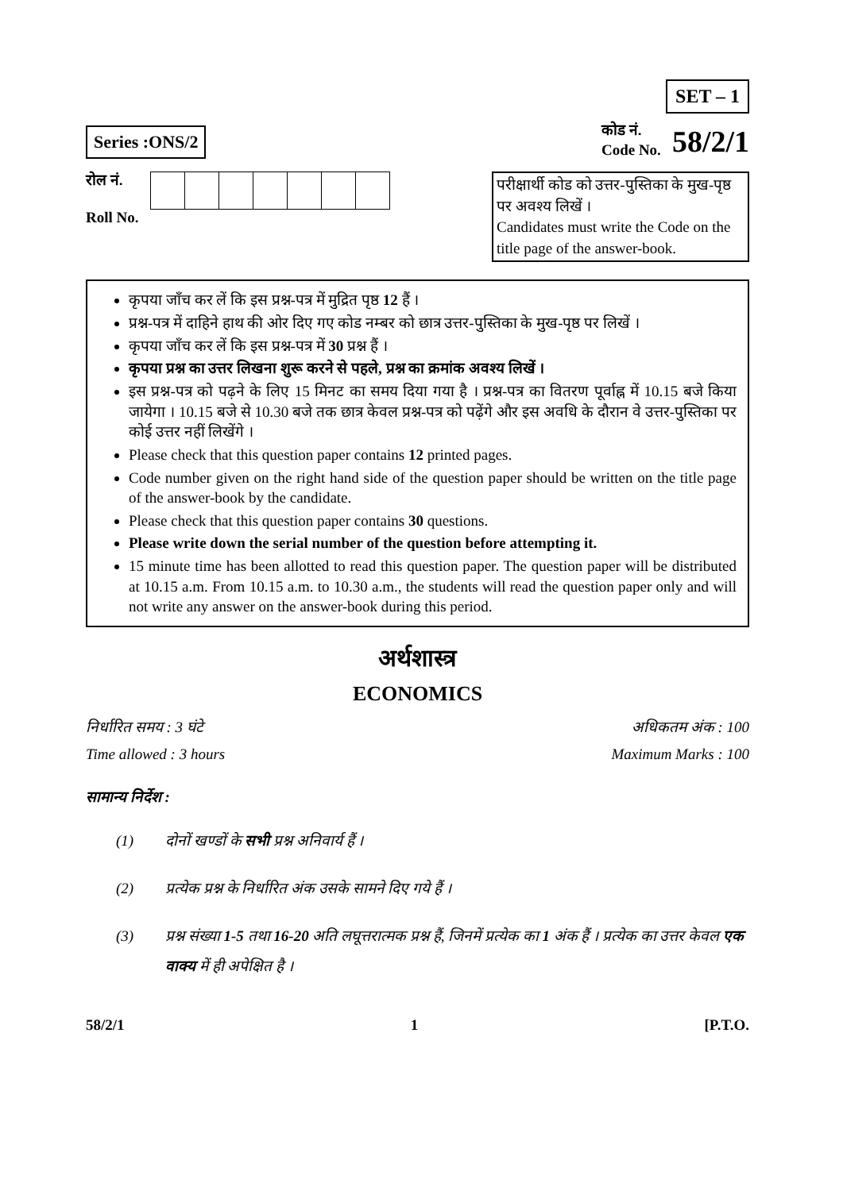SET – 1
Series :ONS/2
कोड नं.
Code No.
58/2/1
रोल नं.
Roll No.
परीक्षार्थी कोड को उत्तर-पुस्तिका के मुख-पृष्ठ पर अवश्य लिखें ।
Candidates must write the Code on the title page of the answer-book.
कृपया जाँच कर लें कि इस प्रश्न-पत्र में मुद्रित पृष्ठ 12 हैं ।
प्रश्न-पत्र में दाहिने हाथ की ओर दिए गए कोड नम्बर को छात्र उत्तर-पुस्तिका के मुख-पृष्ठ पर लिखें ।
कृपया जाँच कर लें कि इस प्रश्न-पत्र में 30 प्रश्न हैं ।
कृपया प्रश्न का उत्तर लिखना शुरू करने से पहले, प्रश्न का क्रमांक अवश्य लिखें ।
इस प्रश्न-पत्र को पढ़ने के लिए 15 मिनट का समय दिया गया है । प्रश्न-पत्र का वितरण पूर्वाह्न में 10.15 बजे किया जायेगा । 10.15 बजे से 10.30 बजे तक छात्र केवल प्रश्न-पत्र को पढ़ेंगे और इस अवधि के दौरान वे उत्तर-पुस्तिका पर कोई उत्तर नहीं लिखेंगे ।
Please check that this question paper contains 12 printed pages.
Code number given on the right hand side of the question paper should be written on the title page of the answer-book by the candidate.
Please check that this question paper contains 30 questions.
Please write down the serial number of the question before attempting it.
15 minute time has been allotted to read this question paper. The question paper will be distributed at 10.15 a.m. From 10.15 a.m. to 10.30 a.m., the students will read the question paper only and will not write any answer on the answer-book during this period.
अर्थशास्त्र
ECONOMICS
निर्धारित समय : 3 घंटे अधिकतम अंक : 100
Time allowed : 3 hours Maximum Marks : 100
सामान्य निर्देश :
(1) दोनों खण्डों के सभी प्रश्न अनिवार्य हैं ।
(2) प्रत्येक प्रश्न के निर्धारित अंक उसके सामने दिए गये हैं ।
(3) प्रश्न संख्या 1-5 तथा 16-20 अति लघूत्तरात्मक प्रश्न हैं, जिनमें प्रत्येक का 1 अंक हैं । प्रत्येक का उत्तर केवल एक वाक्य में ही अपेक्षित है ।
58/2/1 1 [P.T.O.